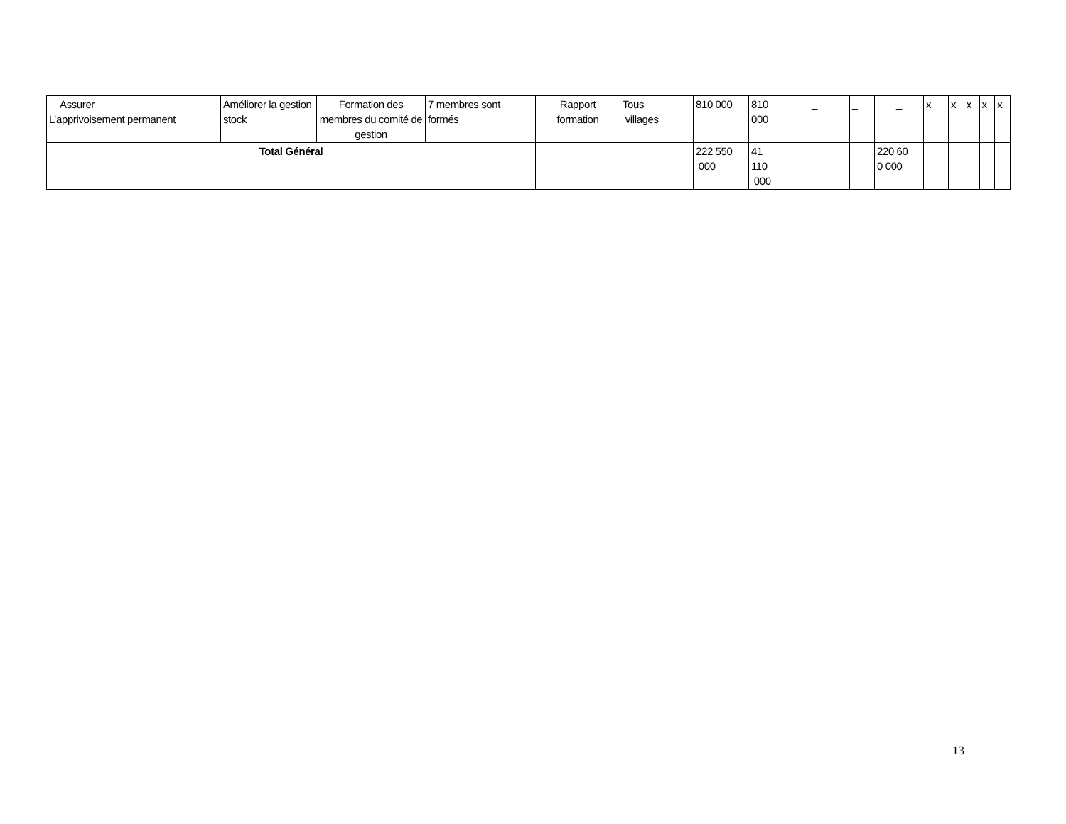| Assurer L’apprivoisement permanent | Améliorer la gestion stock | Formation des membres du comité de gestion | 7 membres sont formés | Rapport formation | Tous villages | 810 000 | 810 000 | _ | _ | _ | x | x | x | x | x |
| Total Général | | | | | | 222 550 000 | 41 110 000 | | | 220 60 0 000 | | | | | |
13